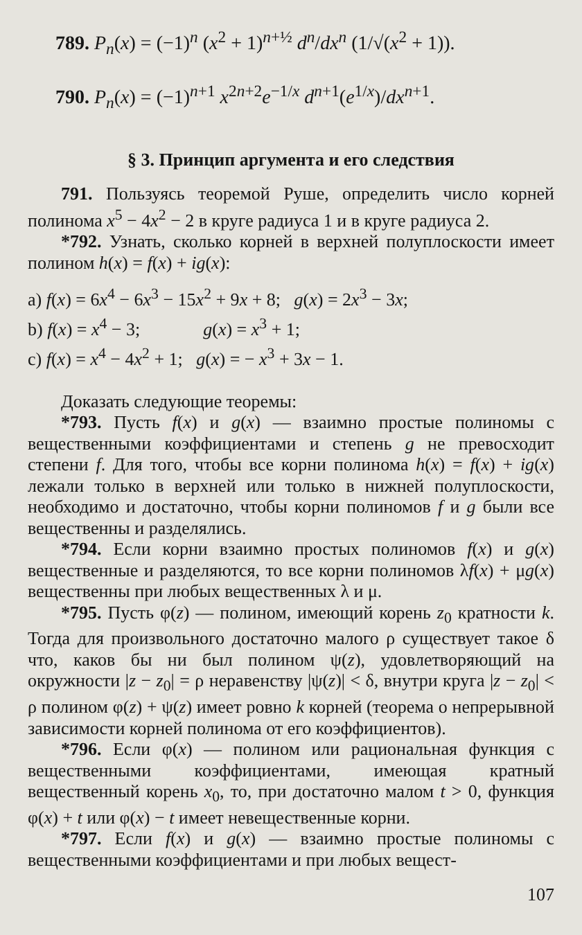789. P<sub>n</sub>(x) = (−1)<sup>n</sup> (x<sup>2</sup> + 1)<sup>n+½</sup> d<sup>n</sup>/dx<sup>n</sup> (1/√(x<sup>2</sup> + 1)).
790. P<sub>n</sub>(x) = (−1)<sup>n+1</sup> x<sup>2n+2</sup>e<sup>−1/x</sup> d<sup>n+1</sup>(e<sup>1/x</sup>)/dx<sup>n+1</sup>.
§ 3. Принцип аргумента и его следствия
791. Пользуясь теоремой Руше, определить число корней полинома x<sup>5</sup> − 4x<sup>2</sup> − 2 в круге радиуса 1 и в круге радиуса 2.
*792. Узнать, сколько корней в верхней полуплоскости имеет полином h(x) = f(x) + ig(x):
a) f(x) = 6x<sup>4</sup> − 6x<sup>3</sup> − 15x<sup>2</sup> + 9x + 8; g(x) = 2x<sup>3</sup> − 3x;
b) f(x) = x<sup>4</sup> − 3; g(x) = x<sup>3</sup> + 1;
c) f(x) = x<sup>4</sup> − 4x<sup>2</sup> + 1; g(x) = − x<sup>3</sup> + 3x − 1.
Доказать следующие теоремы:
*793. Пусть f(x) и g(x) — взаимно простые полиномы с вещественными коэффициентами и степень g не превосходит степени f. Для того, чтобы все корни полинома h(x) = f(x) + ig(x) лежали только в верхней или только в нижней полуплоскости, необходимо и достаточно, чтобы корни полиномов f и g были все вещественны и разделялись.
*794. Если корни взаимно простых полиномов f(x) и g(x) вещественные и разделяются, то все корни полиномов λf(x) + μg(x) вещественны при любых вещественных λ и μ.
*795. Пусть φ(z) — полином, имеющий корень z<sub>0</sub> кратности k. Тогда для произвольного достаточно малого ρ существует такое δ что, каков бы ни был полином ψ(z), удовлетворяющий на окружности |z − z<sub>0</sub>| = ρ неравенству |ψ(z)| < δ, внутри круга |z − z<sub>0</sub>| < ρ полином φ(z) + ψ(z) имеет ровно k корней (теорема о непрерывной зависимости корней полинома от его коэффициентов).
*796. Если φ(x) — полином или рациональная функция с вещественными коэффициентами, имеющая кратный вещественный корень x<sub>0</sub>, то, при достаточно малом t > 0, функция φ(x) + t или φ(x) − t имеет невещественные корни.
*797. Если f(x) и g(x) — взаимно простые полиномы с вещественными коэффициентами и при любых вещест-
107